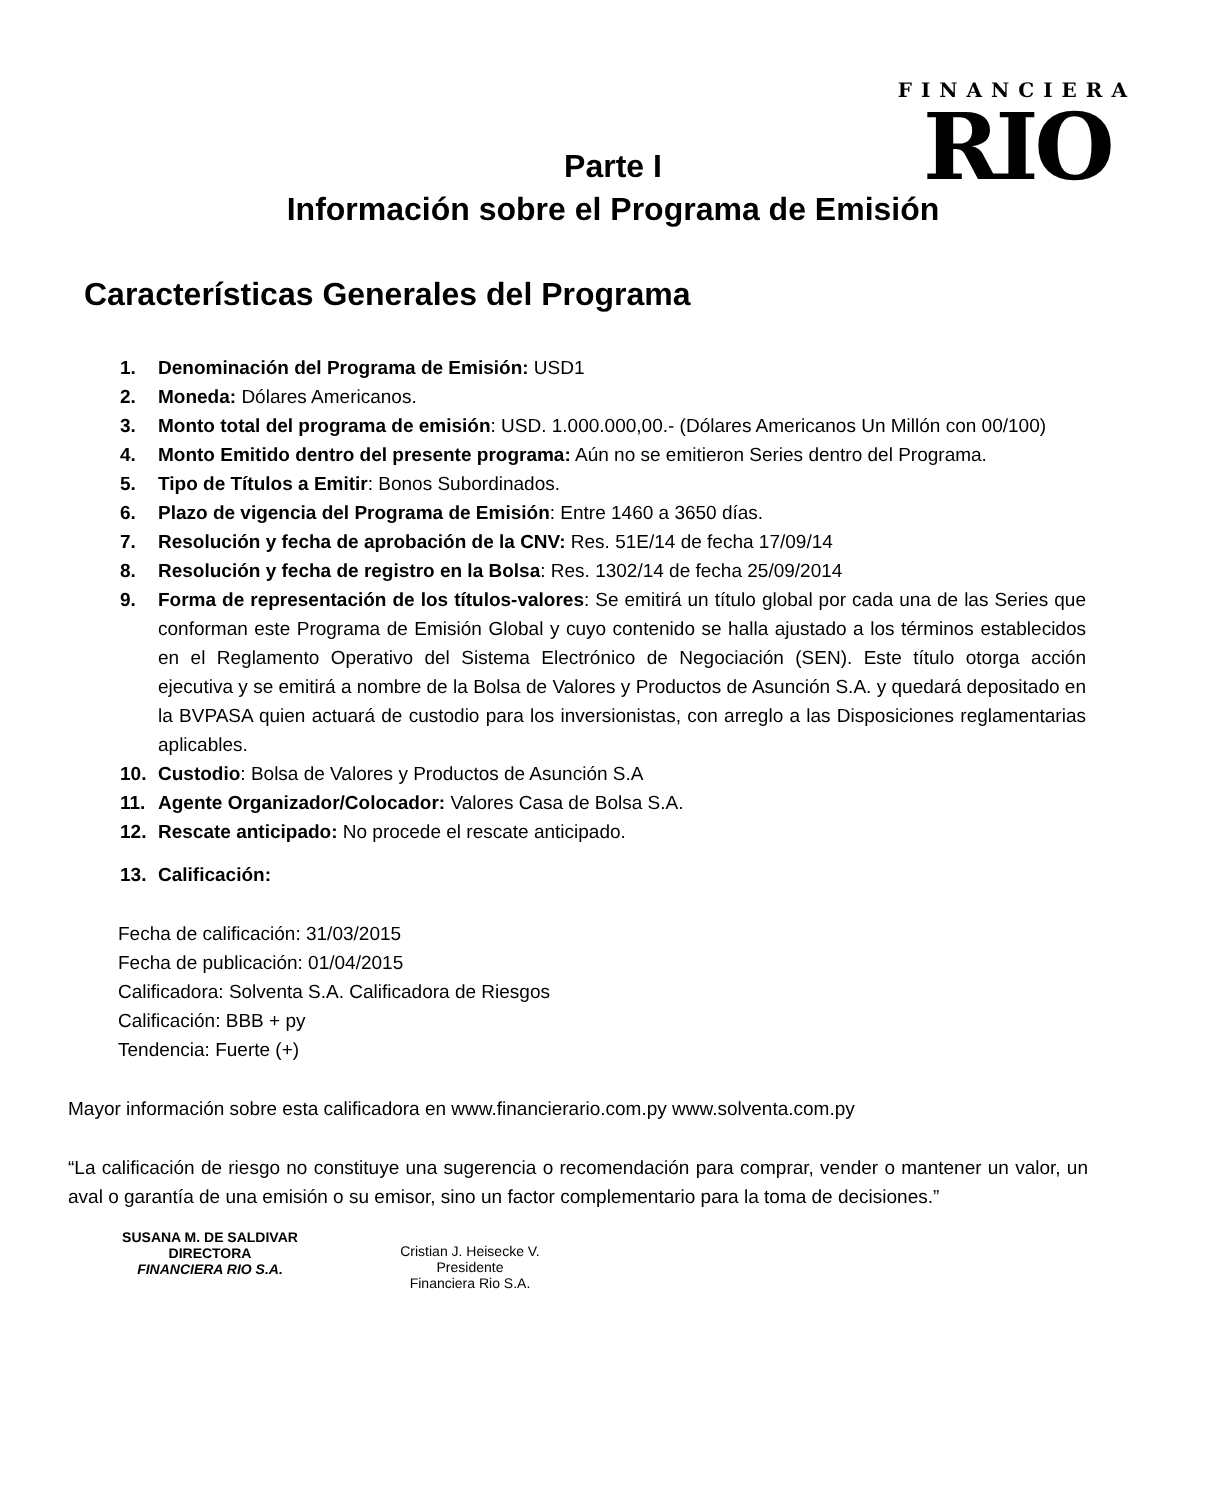FINANCIERA
RIO
Parte I
Información sobre el Programa de Emisión
Características Generales del Programa
1. Denominación del Programa de Emisión: USD1
2. Moneda: Dólares Americanos.
3. Monto total del programa de emisión: USD. 1.000.000,00.- (Dólares Americanos Un Millón con 00/100)
4. Monto Emitido dentro del presente programa: Aún no se emitieron Series dentro del Programa.
5. Tipo de Títulos a Emitir: Bonos Subordinados.
6. Plazo de vigencia del Programa de Emisión: Entre 1460 a 3650 días.
7. Resolución y fecha de aprobación de la CNV: Res. 51E/14 de fecha 17/09/14
8. Resolución y fecha de registro en la Bolsa: Res. 1302/14 de fecha 25/09/2014
9. Forma de representación de los títulos-valores: Se emitirá un título global por cada una de las Series que conforman este Programa de Emisión Global y cuyo contenido se halla ajustado a los términos establecidos en el Reglamento Operativo del Sistema Electrónico de Negociación (SEN). Este título otorga acción ejecutiva y se emitirá a nombre de la Bolsa de Valores y Productos de Asunción S.A. y quedará depositado en la BVPASA quien actuará de custodio para los inversionistas, con arreglo a las Disposiciones reglamentarias aplicables.
10. Custodio: Bolsa de Valores y Productos de Asunción S.A
11. Agente Organizador/Colocador: Valores Casa de Bolsa S.A.
12. Rescate anticipado: No procede el rescate anticipado.
13. Calificación:
Fecha de calificación: 31/03/2015
Fecha de publicación: 01/04/2015
Calificadora: Solventa S.A. Calificadora de Riesgos
Calificación: BBB + py
Tendencia: Fuerte (+)
Mayor información sobre esta calificadora en www.financierario.com.py www.solventa.com.py
“La calificación de riesgo no constituye una sugerencia o recomendación para comprar, vender o mantener un valor, un aval o garantía de una emisión o su emisor, sino un factor complementario para la toma de decisiones.”
SUSANA M. DE SALDIVAR
DIRECTORA
FINANCIERA RIO S.A.
Cristian J. Heisecke V.
Presidente
Financiera Rio S.A.